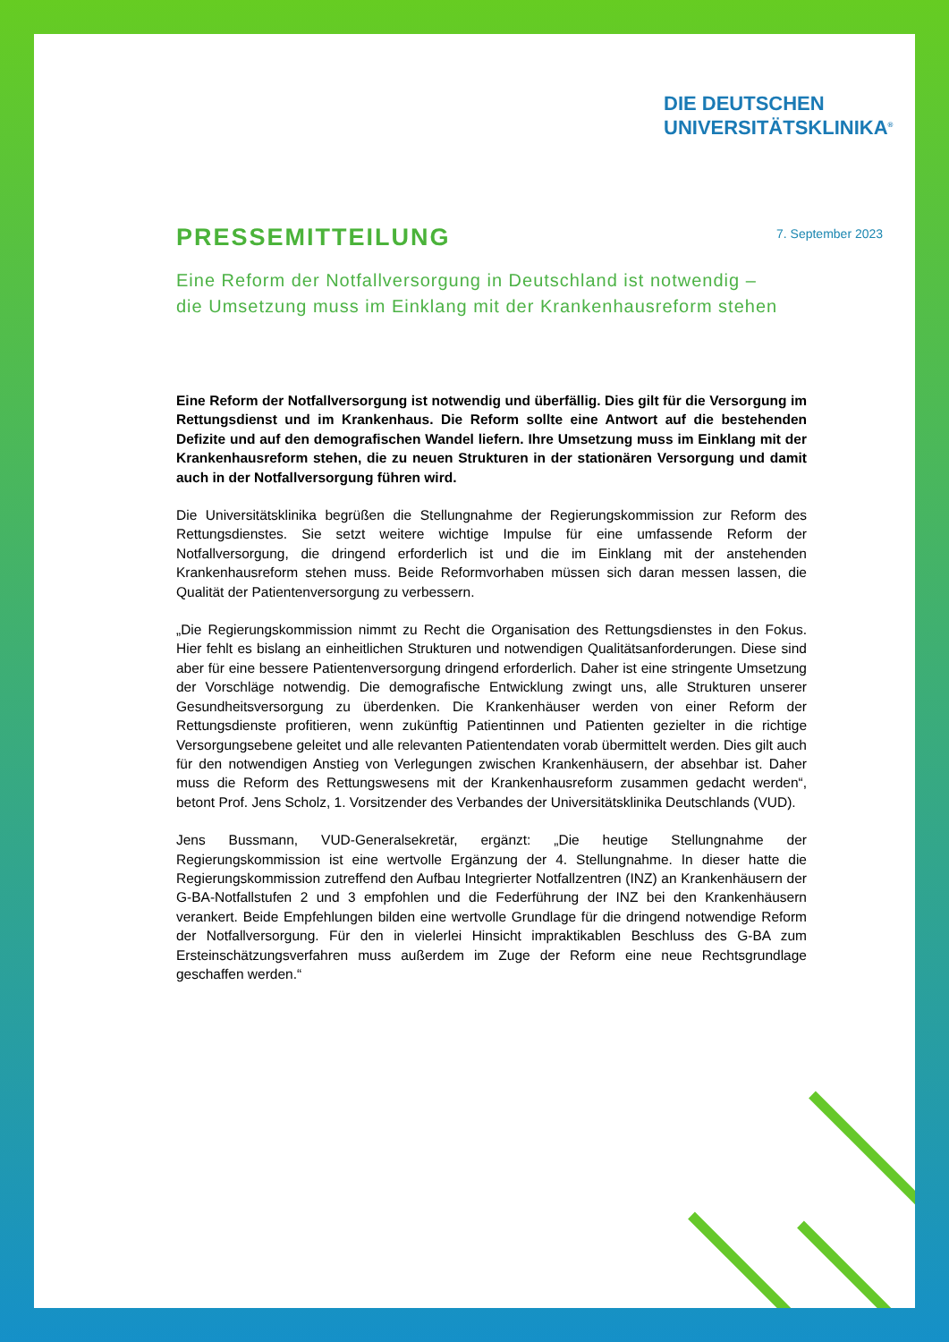DIE DEUTSCHEN
UNIVERSITÄTSKLINIKA<sup>®</sup>
7. September 2023
PRESSEMITTEILUNG
Eine Reform der Notfallversorgung in Deutschland ist notwendig –
die Umsetzung muss im Einklang mit der Krankenhausreform stehen
Eine Reform der Notfallversorgung ist notwendig und überfällig. Dies gilt für die Versorgung im Rettungsdienst und im Krankenhaus. Die Reform sollte eine Antwort auf die bestehenden Defizite und auf den demografischen Wandel liefern. Ihre Umsetzung muss im Einklang mit der Krankenhausreform stehen, die zu neuen Strukturen in der stationären Versorgung und damit auch in der Notfallversorgung führen wird.
Die Universitätsklinika begrüßen die Stellungnahme der Regierungskommission zur Reform des Rettungsdienstes. Sie setzt weitere wichtige Impulse für eine umfassende Reform der Notfallversorgung, die dringend erforderlich ist und die im Einklang mit der anstehenden Krankenhausreform stehen muss. Beide Reformvorhaben müssen sich daran messen lassen, die Qualität der Patientenversorgung zu verbessern.
„Die Regierungskommission nimmt zu Recht die Organisation des Rettungsdienstes in den Fokus. Hier fehlt es bislang an einheitlichen Strukturen und notwendigen Qualitätsanforderungen. Diese sind aber für eine bessere Patientenversorgung dringend erforderlich. Daher ist eine stringente Umsetzung der Vorschläge notwendig. Die demografische Entwicklung zwingt uns, alle Strukturen unserer Gesundheitsversorgung zu überdenken. Die Krankenhäuser werden von einer Reform der Rettungsdienste profitieren, wenn zukünftig Patientinnen und Patienten gezielter in die richtige Versorgungsebene geleitet und alle relevanten Patientendaten vorab übermittelt werden. Dies gilt auch für den notwendigen Anstieg von Verlegungen zwischen Krankenhäusern, der absehbar ist. Daher muss die Reform des Rettungswesens mit der Krankenhausreform zusammen gedacht werden“, betont Prof. Jens Scholz, 1. Vorsitzender des Verbandes der Universitätsklinika Deutschlands (VUD).
Jens Bussmann, VUD-Generalsekretär, ergänzt: „Die heutige Stellungnahme der Regierungskommission ist eine wertvolle Ergänzung der 4. Stellungnahme. In dieser hatte die Regierungskommission zutreffend den Aufbau Integrierter Notfallzentren (INZ) an Krankenhäusern der G-BA-Notfallstufen 2 und 3 empfohlen und die Federführung der INZ bei den Krankenhäusern verankert. Beide Empfehlungen bilden eine wertvolle Grundlage für die dringend notwendige Reform der Notfallversorgung. Für den in vielerlei Hinsicht impraktikablen Beschluss des G-BA zum Ersteinschätzungsverfahren muss außerdem im Zuge der Reform eine neue Rechtsgrundlage geschaffen werden.“